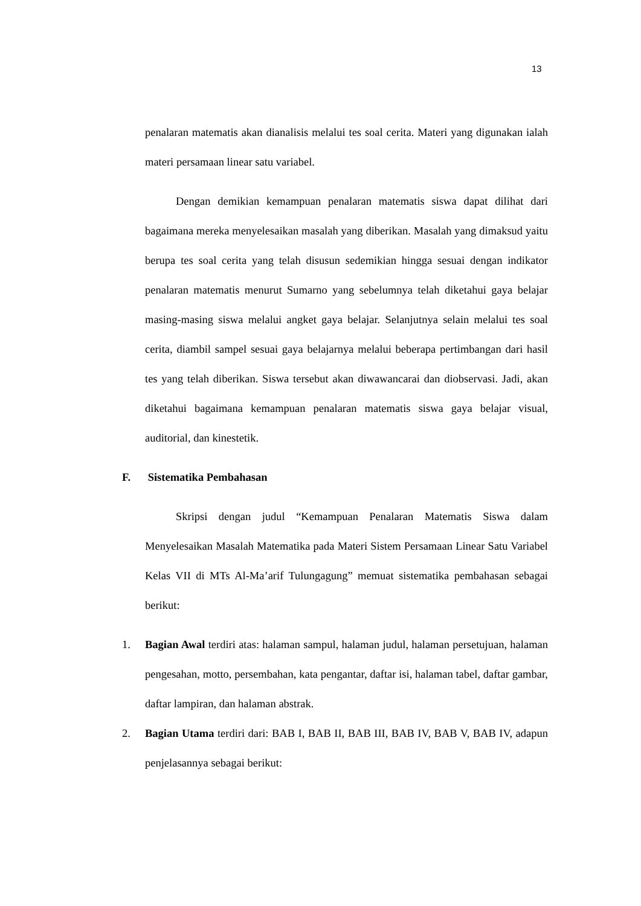13
penalaran matematis akan dianalisis melalui tes soal cerita. Materi yang digunakan ialah materi persamaan linear satu variabel.
Dengan demikian kemampuan penalaran matematis siswa dapat dilihat dari bagaimana mereka menyelesaikan masalah yang diberikan. Masalah yang dimaksud yaitu berupa tes soal cerita yang telah disusun sedemikian hingga sesuai dengan indikator penalaran matematis menurut Sumarno yang sebelumnya telah diketahui gaya belajar masing-masing siswa melalui angket gaya belajar. Selanjutnya selain melalui tes soal cerita, diambil sampel sesuai gaya belajarnya melalui beberapa pertimbangan dari hasil tes yang telah diberikan. Siswa tersebut akan diwawancarai dan diobservasi. Jadi, akan diketahui bagaimana kemampuan penalaran matematis siswa gaya belajar visual, auditorial, dan kinestetik.
F. Sistematika Pembahasan
Skripsi dengan judul “Kemampuan Penalaran Matematis Siswa dalam Menyelesaikan Masalah Matematika pada Materi Sistem Persamaan Linear Satu Variabel Kelas VII di MTs Al-Ma’arif Tulungagung” memuat sistematika pembahasan sebagai berikut:
1. Bagian Awal terdiri atas: halaman sampul, halaman judul, halaman persetujuan, halaman pengesahan, motto, persembahan, kata pengantar, daftar isi, halaman tabel, daftar gambar, daftar lampiran, dan halaman abstrak.
2. Bagian Utama terdiri dari: BAB I, BAB II, BAB III, BAB IV, BAB V, BAB IV, adapun penjelasannya sebagai berikut: